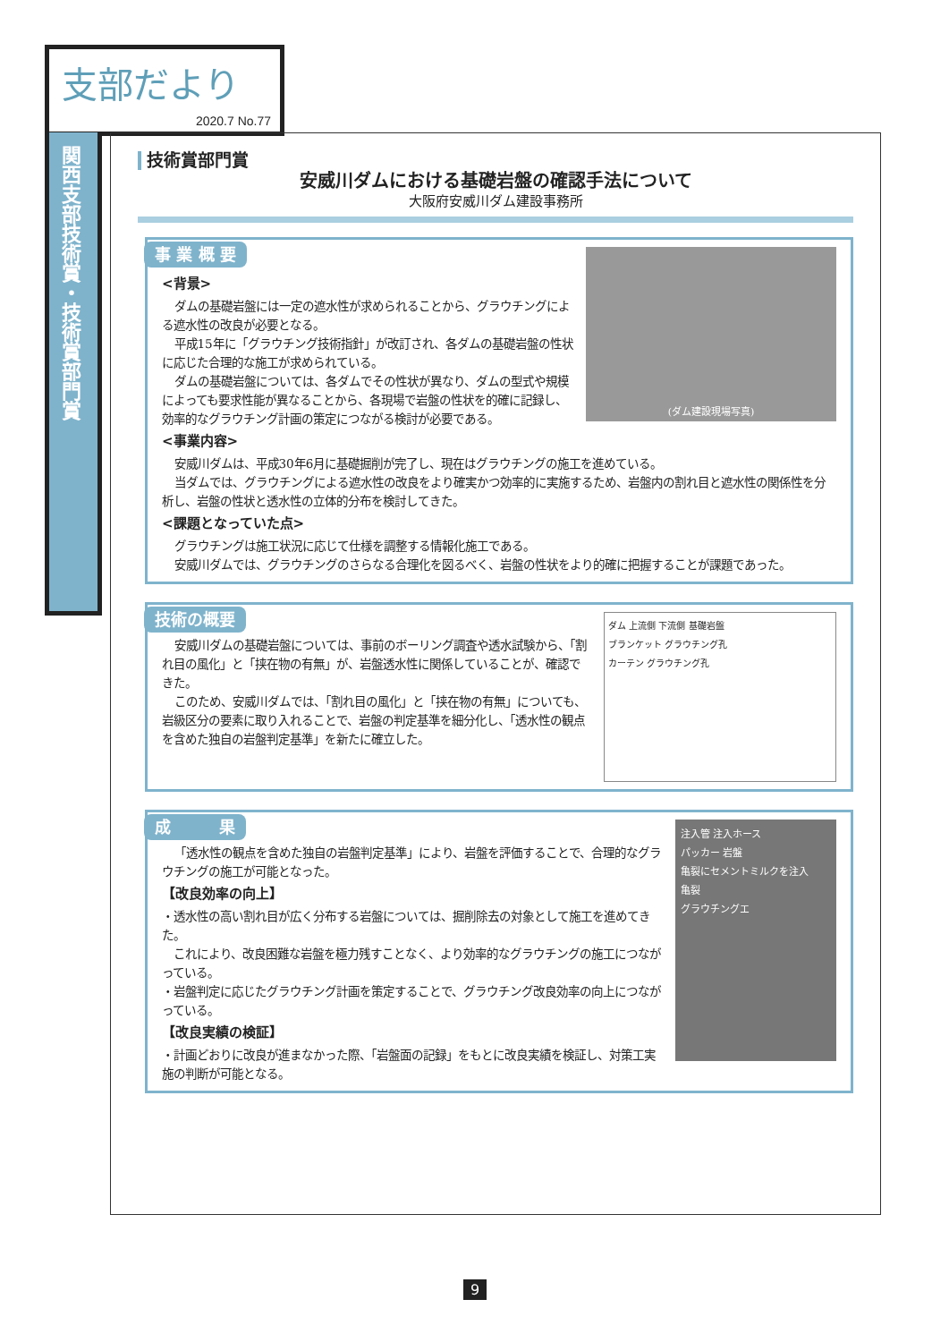支部だより
2020.7 No.77
関西支部技術賞・技術賞部門賞
技術賞部門賞
安威川ダムにおける基礎岩盤の確認手法について
大阪府安威川ダム建設事務所
事 業 概 要
(ダム建設現場写真)
<背景>
ダムの基礎岩盤には一定の遮水性が求められることから、グラウチングによる遮水性の改良が必要となる。
平成15年に「グラウチング技術指針」が改訂され、各ダムの基礎岩盤の性状に応じた合理的な施工が求められている。
ダムの基礎岩盤については、各ダムでその性状が異なり、ダムの型式や規模によっても要求性能が異なることから、各現場で岩盤の性状を的確に記録し、効率的なグラウチング計画の策定につながる検討が必要である。
<事業内容>
安威川ダムは、平成30年6月に基礎掘削が完了し、現在はグラウチングの施工を進めている。
当ダムでは、グラウチングによる遮水性の改良をより確実かつ効率的に実施するため、岩盤内の割れ目と遮水性の関係性を分析し、岩盤の性状と透水性の立体的分布を検討してきた。
<課題となっていた点>
グラウチングは施工状況に応じて仕様を調整する情報化施工である。
安威川ダムでは、グラウチングのさらなる合理化を図るべく、岩盤の性状をより的確に把握することが課題であった。
技術の概要
ダム 上流側 下流側 基礎岩盤
ブランケット グラウチング孔
カーテン グラウチング孔
安威川ダムの基礎岩盤については、事前のボーリング調査や透水試験から、「割れ目の風化」と「挟在物の有無」が、岩盤透水性に関係していることが、確認できた。
このため、安威川ダムでは、「割れ目の風化」と「挟在物の有無」についても、岩級区分の要素に取り入れることで、岩盤の判定基準を細分化し、「透水性の観点を含めた独自の岩盤判定基準」を新たに確立した。
成　　　果
注入管 注入ホース
パッカー 岩盤
亀裂にセメントミルクを注入
亀裂
グラウチングエ
「透水性の観点を含めた独自の岩盤判定基準」により、岩盤を評価することで、合理的なグラウチングの施工が可能となった。
【改良効率の向上】
・透水性の高い割れ目が広く分布する岩盤については、掘削除去の対象として施工を進めてきた。
　これにより、改良困難な岩盤を極力残すことなく、より効率的なグラウチングの施工につながっている。
・岩盤判定に応じたグラウチング計画を策定することで、グラウチング改良効率の向上につながっている。
【改良実績の検証】
・計画どおりに改良が進まなかった際、「岩盤面の記録」をもとに改良実績を検証し、対策工実施の判断が可能となる。
9